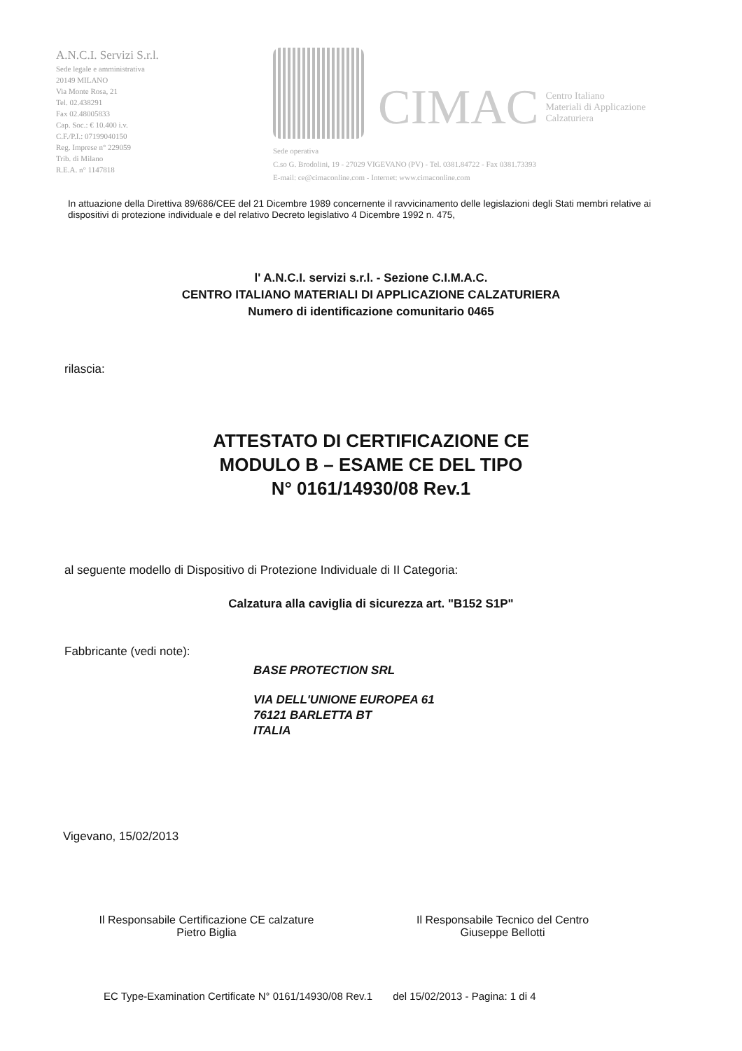A.N.C.I. Servizi S.r.l.
Sede legale e amministrativa
20149 MILANO
Via Monte Rosa, 21
Tel. 02.438291
Fax 02.48005833
Cap. Soc.: € 10.400 i.v.
C.F./P.I.: 07199040150
Reg. Imprese n° 229059
Trib. di Milano
R.E.A. n° 1147818
CIMAC
Centro Italiano
Materiali di Applicazione
Calzaturiera
Sede operativa
C.so G. Brodolini, 19 - 27029 VIGEVANO (PV) - Tel. 0381.84722 - Fax 0381.73393
E-mail: ce@cimaconline.com - Internet: www.cimaconline.com
In attuazione della Direttiva 89/686/CEE del 21 Dicembre 1989 concernente il ravvicinamento delle legislazioni degli Stati membri relative ai dispositivi di protezione individuale e del relativo Decreto legislativo 4 Dicembre 1992 n. 475,
l' A.N.C.I. servizi s.r.l. - Sezione C.I.M.A.C.
CENTRO ITALIANO MATERIALI DI APPLICAZIONE CALZATURIERA
Numero di identificazione comunitario 0465
rilascia:
ATTESTATO DI CERTIFICAZIONE CE
MODULO B – ESAME CE DEL TIPO
N° 0161/14930/08 Rev.1
al seguente modello di Dispositivo di Protezione Individuale di II Categoria:
Calzatura alla caviglia di sicurezza art. "B152 S1P"
Fabbricante (vedi note):
BASE PROTECTION SRL
VIA DELL'UNIONE EUROPEA 61
76121 BARLETTA BT
ITALIA
Vigevano, 15/02/2013
Il Responsabile Certificazione CE calzature
Pietro Biglia
Il Responsabile Tecnico del Centro
Giuseppe Bellotti
EC Type-Examination Certificate N° 0161/14930/08 Rev.1 del 15/02/2013 - Pagina: 1 di 4